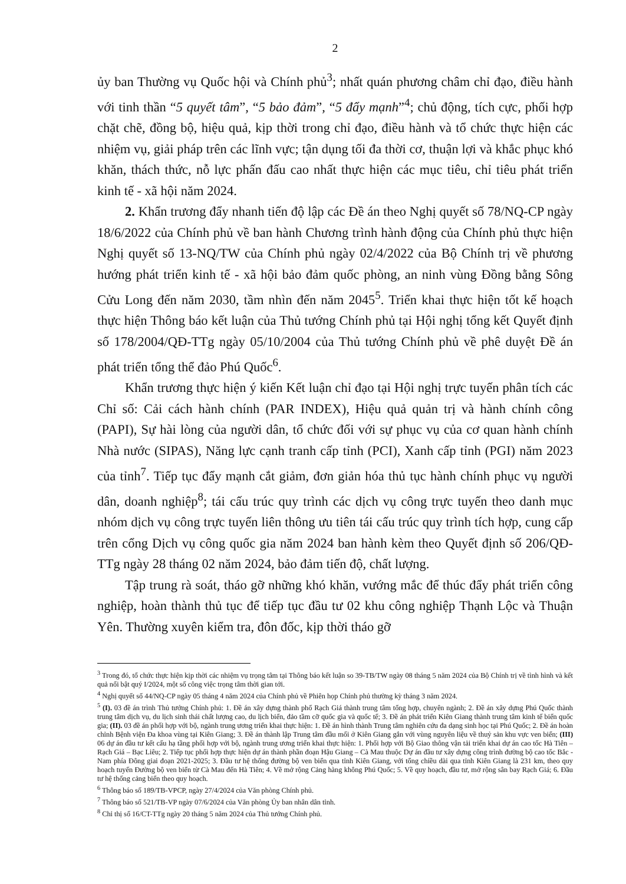2
ủy ban Thường vụ Quốc hội và Chính phủ<sup>3</sup>; nhất quán phương châm chỉ đạo, điều hành với tinh thần “5 quyết tâm”, “5 bảo đảm”, “5 đẩy mạnh”<sup>4</sup>; chủ động, tích cực, phối hợp chặt chẽ, đồng bộ, hiệu quả, kịp thời trong chỉ đạo, điều hành và tổ chức thực hiện các nhiệm vụ, giải pháp trên các lĩnh vực; tận dụng tối đa thời cơ, thuận lợi và khắc phục khó khăn, thách thức, nỗ lực phấn đấu cao nhất thực hiện các mục tiêu, chỉ tiêu phát triển kinh tế - xã hội năm 2024.
2. Khẩn trương đẩy nhanh tiến độ lập các Đề án theo Nghị quyết số 78/NQ-CP ngày 18/6/2022 của Chính phủ về ban hành Chương trình hành động của Chính phủ thực hiện Nghị quyết số 13-NQ/TW của Chính phủ ngày 02/4/2022 của Bộ Chính trị về phương hướng phát triển kinh tế - xã hội bảo đảm quốc phòng, an ninh vùng Đồng bằng Sông Cửu Long đến năm 2030, tầm nhìn đến năm 2045<sup>5</sup>. Triển khai thực hiện tốt kế hoạch thực hiện Thông báo kết luận của Thủ tướng Chính phủ tại Hội nghị tổng kết Quyết định số 178/2004/QĐ-TTg ngày 05/10/2004 của Thủ tướng Chính phủ về phê duyệt Đề án phát triển tổng thể đảo Phú Quốc<sup>6</sup>.
Khẩn trương thực hiện ý kiến Kết luận chỉ đạo tại Hội nghị trực tuyến phân tích các Chỉ số: Cải cách hành chính (PAR INDEX), Hiệu quả quản trị và hành chính công (PAPI), Sự hài lòng của người dân, tổ chức đối với sự phục vụ của cơ quan hành chính Nhà nước (SIPAS), Năng lực cạnh tranh cấp tỉnh (PCI), Xanh cấp tỉnh (PGI) năm 2023 của tỉnh<sup>7</sup>. Tiếp tục đẩy mạnh cắt giảm, đơn giản hóa thủ tục hành chính phục vụ người dân, doanh nghiệp<sup>8</sup>; tái cấu trúc quy trình các dịch vụ công trực tuyến theo danh mục nhóm dịch vụ công trực tuyến liên thông ưu tiên tái cấu trúc quy trình tích hợp, cung cấp trên cổng Dịch vụ công quốc gia năm 2024 ban hành kèm theo Quyết định số 206/QĐ-TTg ngày 28 tháng 02 năm 2024, bảo đảm tiến độ, chất lượng.
Tập trung rà soát, tháo gỡ những khó khăn, vướng mắc để thúc đẩy phát triển công nghiệp, hoàn thành thủ tục để tiếp tục đầu tư 02 khu công nghiệp Thạnh Lộc và Thuận Yên. Thường xuyên kiểm tra, đôn đốc, kịp thời tháo gỡ
<sup>3</sup> Trong đó, tổ chức thực hiện kịp thời các nhiệm vụ trọng tâm tại Thông báo kết luận so 39-TB/TW ngày 08 tháng 5 năm 2024 của Bộ Chính trị về tình hình và kết quả nổi bật quý I/2024, một số công việc trọng tâm thời gian tới.
<sup>4</sup> Nghị quyết số 44/NQ-CP ngày 05 tháng 4 năm 2024 của Chính phủ về Phiên họp Chính phủ thường kỳ tháng 3 năm 2024.
<sup>5</sup> (I). 03 đề án trình Thủ tướng Chính phủ: 1. Đề án xây dựng thành phố Rạch Giá thành trung tâm tổng hợp, chuyên ngành; 2. Đề án xây dựng Phú Quốc thành trung tâm dịch vụ, du lịch sinh thái chất lượng cao, du lịch biển, đảo tầm cỡ quốc gia và quốc tế; 3. Đề án phát triển Kiên Giang thành trung tâm kinh tế biển quốc gia; (II). 03 đề án phối hợp với bộ, ngành trung ương triển khai thực hiện: 1. Đề án hình thành Trung tâm nghiên cứu đa dạng sinh học tại Phú Quốc; 2. Đề án hoàn chỉnh Bệnh viện Đa khoa vùng tại Kiên Giang; 3. Đề án thành lập Trung tâm đầu mối ở Kiên Giang gắn với vùng nguyên liệu về thuỷ sản khu vực ven biển; (III) 06 dự án đầu tư kết cấu hạ tầng phối hợp với bộ, ngành trung ương triển khai thực hiện: 1. Phối hợp với Bộ Giao thông vận tải triển khai dự án cao tốc Hà Tiên – Rạch Giá – Bạc Liêu; 2. Tiếp tục phối hợp thực hiện dự án thành phần đoạn Hậu Giang – Cà Mau thuộc Dự án đầu tư xây dựng công trình đường bộ cao tốc Bắc - Nam phía Đông giai đoạn 2021-2025; 3. Đầu tư hệ thống đường bộ ven biển qua tỉnh Kiên Giang, với tổng chiều dài qua tỉnh Kiên Giang là 231 km, theo quy hoạch tuyến Đường bộ ven biển từ Cà Mau đến Hà Tiên; 4. Về mở rộng Cảng hàng không Phú Quốc; 5. Về quy hoạch, đầu tư, mở rộng sân bay Rạch Giá; 6. Đầu tư hệ thống cảng biển theo quy hoạch.
<sup>6</sup> Thông báo số 189/TB-VPCP, ngày 27/4/2024 của Văn phòng Chính phủ.
<sup>7</sup> Thông báo số 521/TB-VP ngày 07/6/2024 của Văn phòng Ủy ban nhân dân tỉnh.
<sup>8</sup> Chỉ thị số 16/CT-TTg ngày 20 tháng 5 năm 2024 của Thủ tướng Chính phủ.